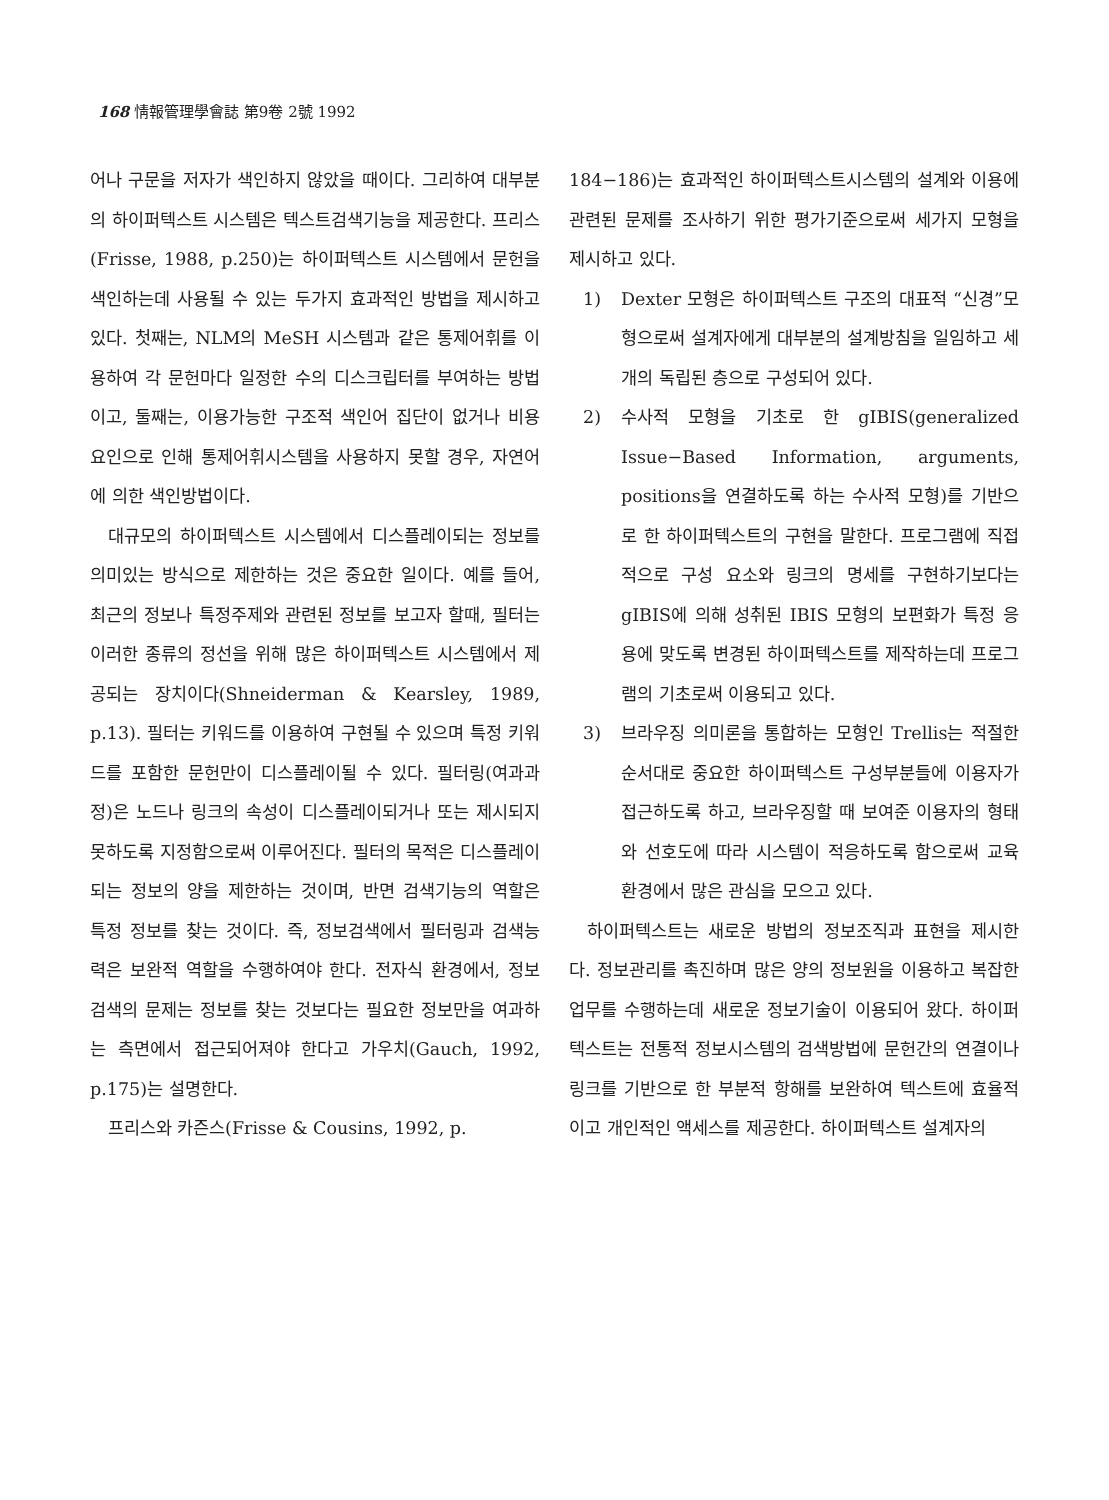168 情報管理學會誌 第9卷 2號 1992
어나 구문을 저자가 색인하지 않았을 때이다. 그리하여 대부분의 하이퍼텍스트 시스템은 텍스트검색기능을 제공한다. 프리스(Frisse, 1988, p.250)는 하이퍼텍스트 시스템에서 문헌을 색인하는데 사용될 수 있는 두가지 효과적인 방법을 제시하고 있다. 첫째는, NLM의 MeSH 시스템과 같은 통제어휘를 이용하여 각 문헌마다 일정한 수의 디스크립터를 부여하는 방법이고, 둘째는, 이용가능한 구조적 색인어 집단이 없거나 비용요인으로 인해 통제어휘시스템을 사용하지 못할 경우, 자연어에 의한 색인방법이다.
대규모의 하이퍼텍스트 시스템에서 디스플레이되는 정보를 의미있는 방식으로 제한하는 것은 중요한 일이다. 예를 들어, 최근의 정보나 특정주제와 관련된 정보를 보고자 할때, 필터는 이러한 종류의 정선을 위해 많은 하이퍼텍스트 시스템에서 제공되는 장치이다(Shneiderman & Kearsley, 1989, p.13). 필터는 키워드를 이용하여 구현될 수 있으며 특정 키워드를 포함한 문헌만이 디스플레이될 수 있다. 필터링(여과과정)은 노드나 링크의 속성이 디스플레이되거나 또는 제시되지 못하도록 지정함으로써 이루어진다. 필터의 목적은 디스플레이되는 정보의 양을 제한하는 것이며, 반면 검색기능의 역할은 특정 정보를 찾는 것이다. 즉, 정보검색에서 필터링과 검색능력은 보완적 역할을 수행하여야 한다. 전자식 환경에서, 정보검색의 문제는 정보를 찾는 것보다는 필요한 정보만을 여과하는 측면에서 접근되어져야 한다고 가우치(Gauch, 1992, p.175)는 설명한다.
프리스와 카즌스(Frisse & Cousins, 1992, p.
184−186)는 효과적인 하이퍼텍스트시스템의 설계와 이용에 관련된 문제를 조사하기 위한 평가기준으로써 세가지 모형을 제시하고 있다.
1) Dexter 모형은 하이퍼텍스트 구조의 대표적 “신경”모형으로써 설계자에게 대부분의 설계방침을 일임하고 세개의 독립된 층으로 구성되어 있다.
2) 수사적 모형을 기초로 한 gIBIS(generalized Issue−Based Information, arguments, positions을 연결하도록 하는 수사적 모형)를 기반으로 한 하이퍼텍스트의 구현을 말한다. 프로그램에 직접적으로 구성 요소와 링크의 명세를 구현하기보다는 gIBIS에 의해 성취된 IBIS 모형의 보편화가 특정 응용에 맞도록 변경된 하이퍼텍스트를 제작하는데 프로그램의 기초로써 이용되고 있다.
3) 브라우징 의미론을 통합하는 모형인 Trellis는 적절한 순서대로 중요한 하이퍼텍스트 구성부분들에 이용자가 접근하도록 하고, 브라우징할 때 보여준 이용자의 형태와 선호도에 따라 시스템이 적응하도록 함으로써 교육환경에서 많은 관심을 모으고 있다.
하이퍼텍스트는 새로운 방법의 정보조직과 표현을 제시한다. 정보관리를 촉진하며 많은 양의 정보원을 이용하고 복잡한 업무를 수행하는데 새로운 정보기술이 이용되어 왔다. 하이퍼텍스트는 전통적 정보시스템의 검색방법에 문헌간의 연결이나 링크를 기반으로 한 부분적 항해를 보완하여 텍스트에 효율적이고 개인적인 액세스를 제공한다. 하이퍼텍스트 설계자의